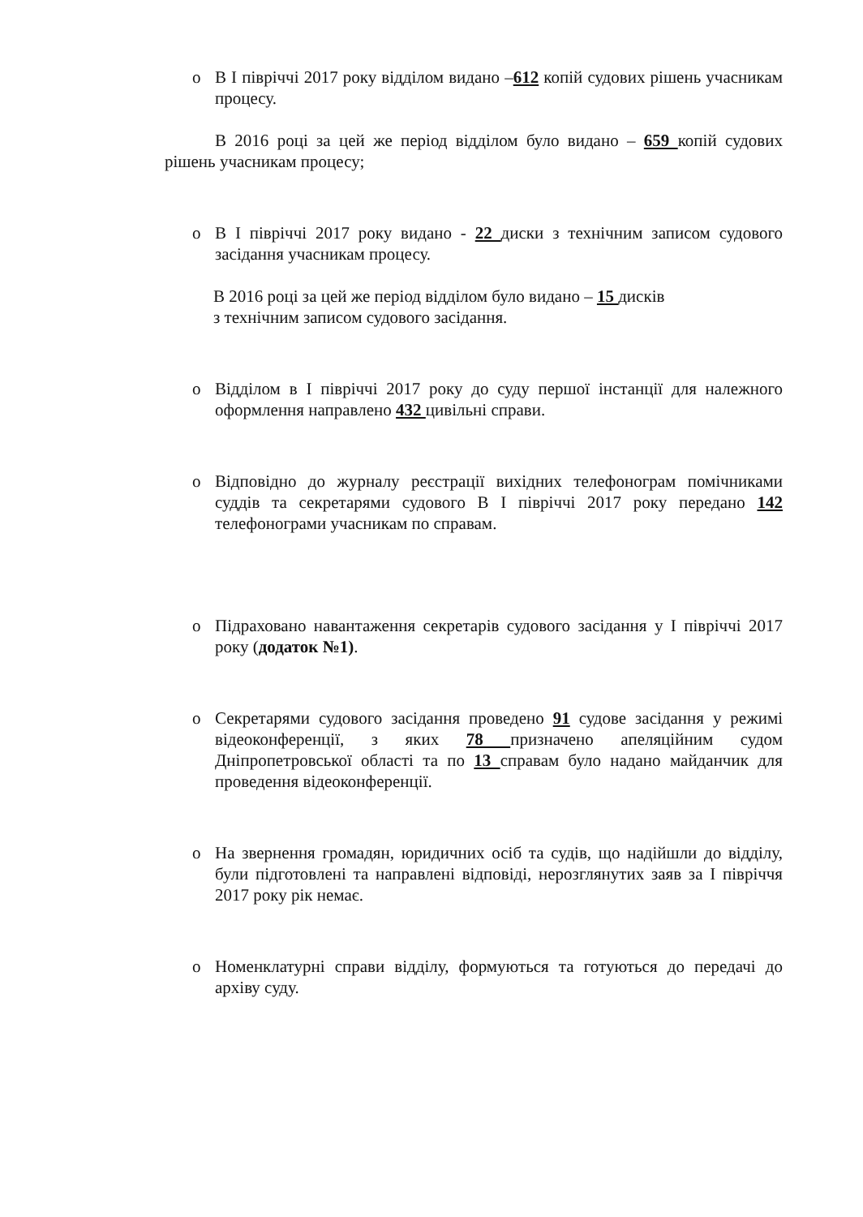o В І півріччі 2017 року відділом видано –612 копій судових рішень учасникам процесу.
В 2016 році за цей же період відділом було видано – 659 копій судових рішень учасникам процесу;
o В І півріччі 2017 року видано - 22 диски з технічним записом судового засідання учасникам процесу.
В 2016 році за цей же період відділом було видано – 15 дисків
з технічним записом судового засідання.
o Відділом в І півріччі 2017 року до суду першої інстанції для належного оформлення направлено 432 цивільні справи.
o Відповідно до журналу реєстрації вихідних телефонограм помічниками суддів та секретарями судового В І півріччі 2017 року передано 142 телефонограми учасникам по справам.
o Підраховано навантаження секретарів судового засідання у І півріччі 2017 року (додаток №1).
o Секретарями судового засідання проведено 91 судове засідання у режимі відеоконференції, з яких 78 призначено апеляційним судом Дніпропетровської області та по 13 справам було надано майданчик для проведення відеоконференції.
o На звернення громадян, юридичних осіб та судів, що надійшли до відділу, були підготовлені та направлені відповіді, нерозглянутих заяв за І півріччя 2017 року рік немає.
o Номенклатурні справи відділу, формуються та готуються до передачі до архіву суду.